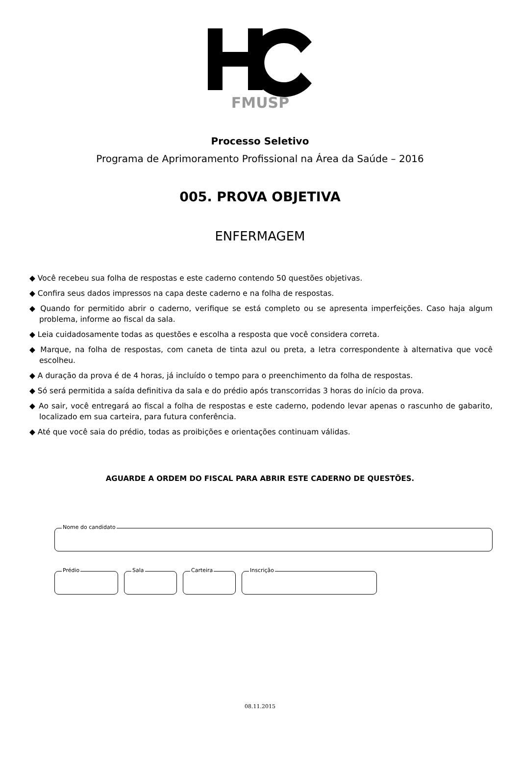FMUSP
Processo Seletivo
Programa de Aprimoramento Profissional na Área da Saúde – 2016
005. PROVA OBJETIVA
ENFERMAGEM
◆ Você recebeu sua folha de respostas e este caderno contendo 50 questões objetivas.
◆ Confira seus dados impressos na capa deste caderno e na folha de respostas.
◆ Quando for permitido abrir o caderno, verifique se está completo ou se apresenta imperfeições. Caso haja algum problema, informe ao fiscal da sala.
◆ Leia cuidadosamente todas as questões e escolha a resposta que você considera correta.
◆ Marque, na folha de respostas, com caneta de tinta azul ou preta, a letra correspondente à alternativa que você escolheu.
◆ A duração da prova é de 4 horas, já incluído o tempo para o preenchimento da folha de respostas.
◆ Só será permitida a saída definitiva da sala e do prédio após transcorridas 3 horas do início da prova.
◆ Ao sair, você entregará ao fiscal a folha de respostas e este caderno, podendo levar apenas o rascunho de gabarito, localizado em sua carteira, para futura conferência.
◆ Até que você saia do prédio, todas as proibições e orientações continuam válidas.
AGUARDE A ORDEM DO FISCAL PARA ABRIR ESTE CADERNO DE QUESTÕES.
Nome do candidato
Prédio
Sala
Carteira
Inscrição
08.11.2015